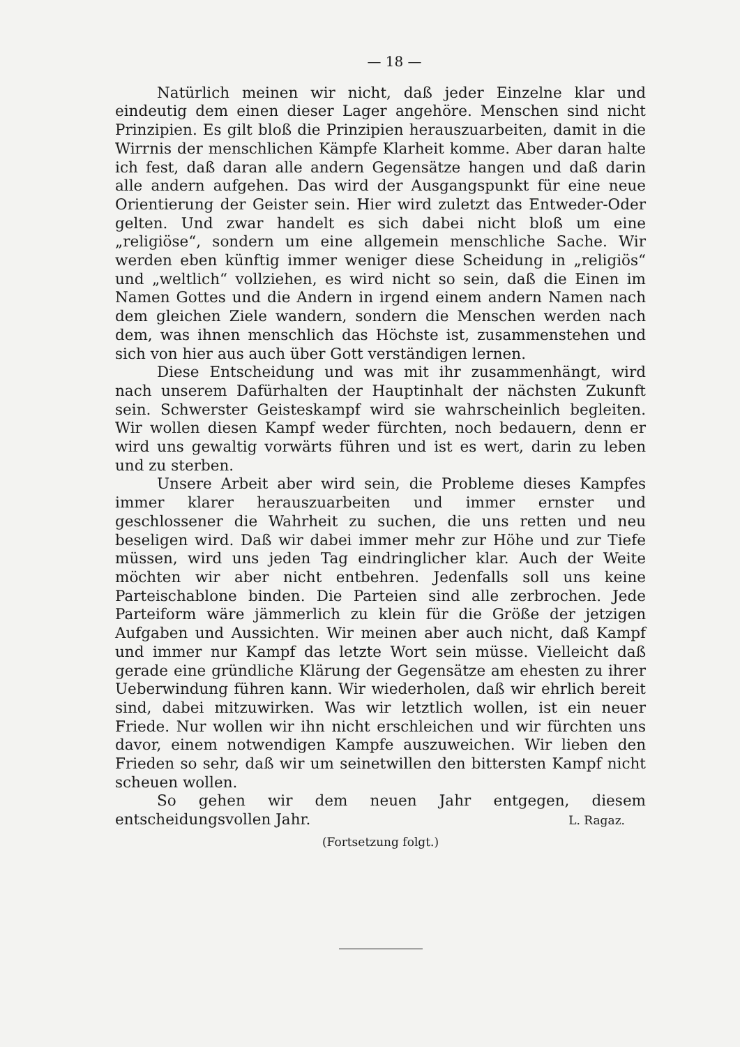— 18 —
Natürlich meinen wir nicht, daß jeder Einzelne klar und eindeutig dem einen dieser Lager angehöre. Menschen sind nicht Prinzipien. Es gilt bloß die Prinzipien herauszuarbeiten, damit in die Wirrnis der menschlichen Kämpfe Klarheit komme. Aber daran halte ich fest, daß daran alle andern Gegensätze hangen und daß darin alle andern aufgehen. Das wird der Ausgangspunkt für eine neue Orientierung der Geister sein. Hier wird zuletzt das Entweder-Oder gelten. Und zwar handelt es sich dabei nicht bloß um eine „religiöse“, sondern um eine allgemein menschliche Sache. Wir werden eben künftig immer weniger diese Scheidung in „religiös“ und „weltlich“ vollziehen, es wird nicht so sein, daß die Einen im Namen Gottes und die Andern in irgend einem andern Namen nach dem gleichen Ziele wandern, sondern die Menschen werden nach dem, was ihnen menschlich das Höchste ist, zusammenstehen und sich von hier aus auch über Gott verständigen lernen.
Diese Entscheidung und was mit ihr zusammenhängt, wird nach unserem Dafürhalten der Hauptinhalt der nächsten Zukunft sein. Schwerster Geisteskampf wird sie wahrscheinlich begleiten. Wir wollen diesen Kampf weder fürchten, noch bedauern, denn er wird uns gewaltig vorwärts führen und ist es wert, darin zu leben und zu sterben.
Unsere Arbeit aber wird sein, die Probleme dieses Kampfes immer klarer herauszuarbeiten und immer ernster und geschlossener die Wahrheit zu suchen, die uns retten und neu beseligen wird. Daß wir dabei immer mehr zur Höhe und zur Tiefe müssen, wird uns jeden Tag eindringlicher klar. Auch der Weite möchten wir aber nicht entbehren. Jedenfalls soll uns keine Parteischablone binden. Die Parteien sind alle zerbrochen. Jede Parteiform wäre jämmerlich zu klein für die Größe der jetzigen Aufgaben und Aussichten. Wir meinen aber auch nicht, daß Kampf und immer nur Kampf das letzte Wort sein müsse. Vielleicht daß gerade eine gründliche Klärung der Gegensätze am ehesten zu ihrer Ueberwindung führen kann. Wir wiederholen, daß wir ehrlich bereit sind, dabei mitzuwirken. Was wir letztlich wollen, ist ein neuer Friede. Nur wollen wir ihn nicht erschleichen und wir fürchten uns davor, einem notwendigen Kampfe auszuweichen. Wir lieben den Frieden so sehr, daß wir um seinetwillen den bittersten Kampf nicht scheuen wollen.
So gehen wir dem neuen Jahr entgegen, diesem entscheidungsvollen Jahr.
L. Ragaz.
(Fortsetzung folgt.)